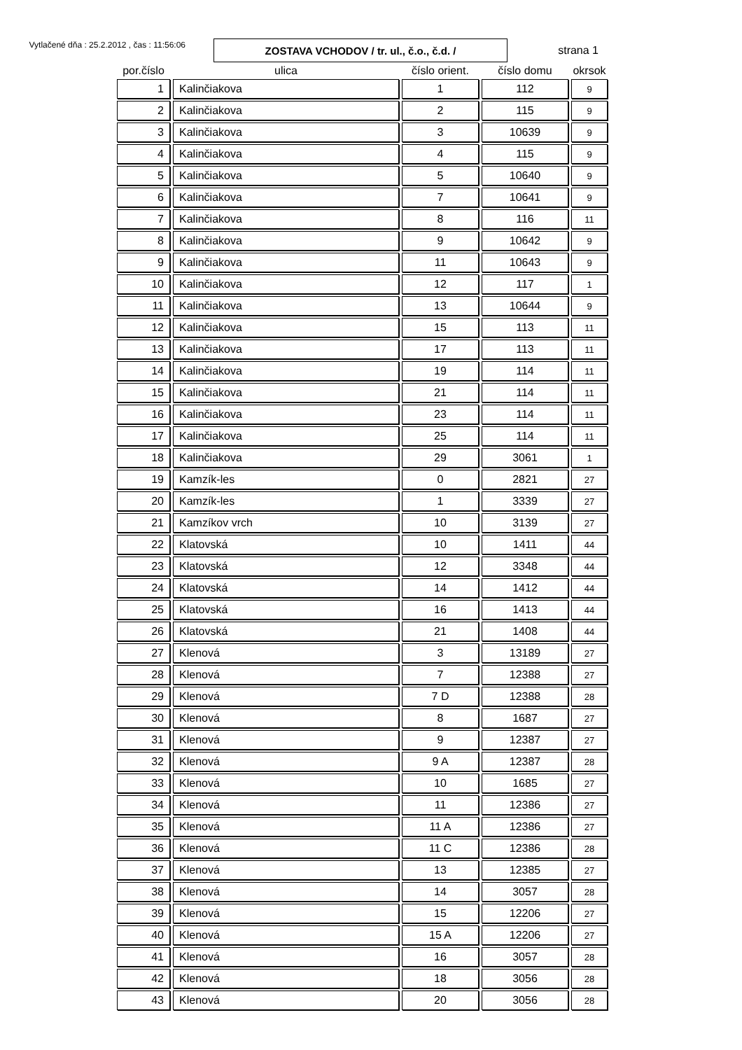Vytlačené dňa : 25.2.2012 , čas : 11:56:06
ZOSTAVA VCHODOV / tr. ul., č.o., č.d. /
strana 1
| por.číslo | ulica | číslo orient. | číslo domu | okrsok |
| --- | --- | --- | --- | --- |
| 1 | Kalinčiakova | 1 | 112 | 9 |
| 2 | Kalinčiakova | 2 | 115 | 9 |
| 3 | Kalinčiakova | 3 | 10639 | 9 |
| 4 | Kalinčiakova | 4 | 115 | 9 |
| 5 | Kalinčiakova | 5 | 10640 | 9 |
| 6 | Kalinčiakova | 7 | 10641 | 9 |
| 7 | Kalinčiakova | 8 | 116 | 11 |
| 8 | Kalinčiakova | 9 | 10642 | 9 |
| 9 | Kalinčiakova | 11 | 10643 | 9 |
| 10 | Kalinčiakova | 12 | 117 | 1 |
| 11 | Kalinčiakova | 13 | 10644 | 9 |
| 12 | Kalinčiakova | 15 | 113 | 11 |
| 13 | Kalinčiakova | 17 | 113 | 11 |
| 14 | Kalinčiakova | 19 | 114 | 11 |
| 15 | Kalinčiakova | 21 | 114 | 11 |
| 16 | Kalinčiakova | 23 | 114 | 11 |
| 17 | Kalinčiakova | 25 | 114 | 11 |
| 18 | Kalinčiakova | 29 | 3061 | 1 |
| 19 | Kamzík-les | 0 | 2821 | 27 |
| 20 | Kamzík-les | 1 | 3339 | 27 |
| 21 | Kamzíkov vrch | 10 | 3139 | 27 |
| 22 | Klatovská | 10 | 1411 | 44 |
| 23 | Klatovská | 12 | 3348 | 44 |
| 24 | Klatovská | 14 | 1412 | 44 |
| 25 | Klatovská | 16 | 1413 | 44 |
| 26 | Klatovská | 21 | 1408 | 44 |
| 27 | Klenová | 3 | 13189 | 27 |
| 28 | Klenová | 7 | 12388 | 27 |
| 29 | Klenová | 7 D | 12388 | 28 |
| 30 | Klenová | 8 | 1687 | 27 |
| 31 | Klenová | 9 | 12387 | 27 |
| 32 | Klenová | 9 A | 12387 | 28 |
| 33 | Klenová | 10 | 1685 | 27 |
| 34 | Klenová | 11 | 12386 | 27 |
| 35 | Klenová | 11 A | 12386 | 27 |
| 36 | Klenová | 11 C | 12386 | 28 |
| 37 | Klenová | 13 | 12385 | 27 |
| 38 | Klenová | 14 | 3057 | 28 |
| 39 | Klenová | 15 | 12206 | 27 |
| 40 | Klenová | 15 A | 12206 | 27 |
| 41 | Klenová | 16 | 3057 | 28 |
| 42 | Klenová | 18 | 3056 | 28 |
| 43 | Klenová | 20 | 3056 | 28 |